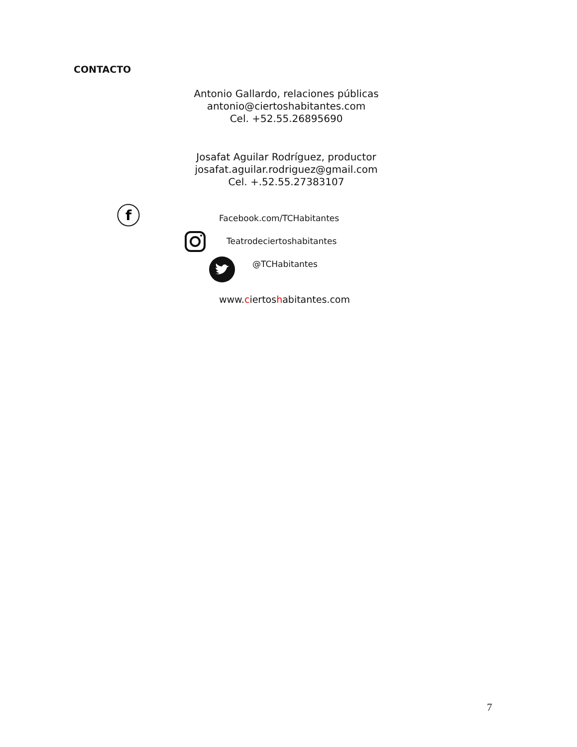CONTACTO
Antonio Gallardo, relaciones públicas
antonio@ciertoshabitantes.com
Cel. +52.55.26895690
Josafat Aguilar Rodríguez, productor
josafat.aguilar.rodriguez@gmail.com
Cel. +.52.55.27383107
f
Facebook.com/TCHabitantes
Teatrodeciertoshabitantes
@TCHabitantes
www.ciertoshabitantes.com
7